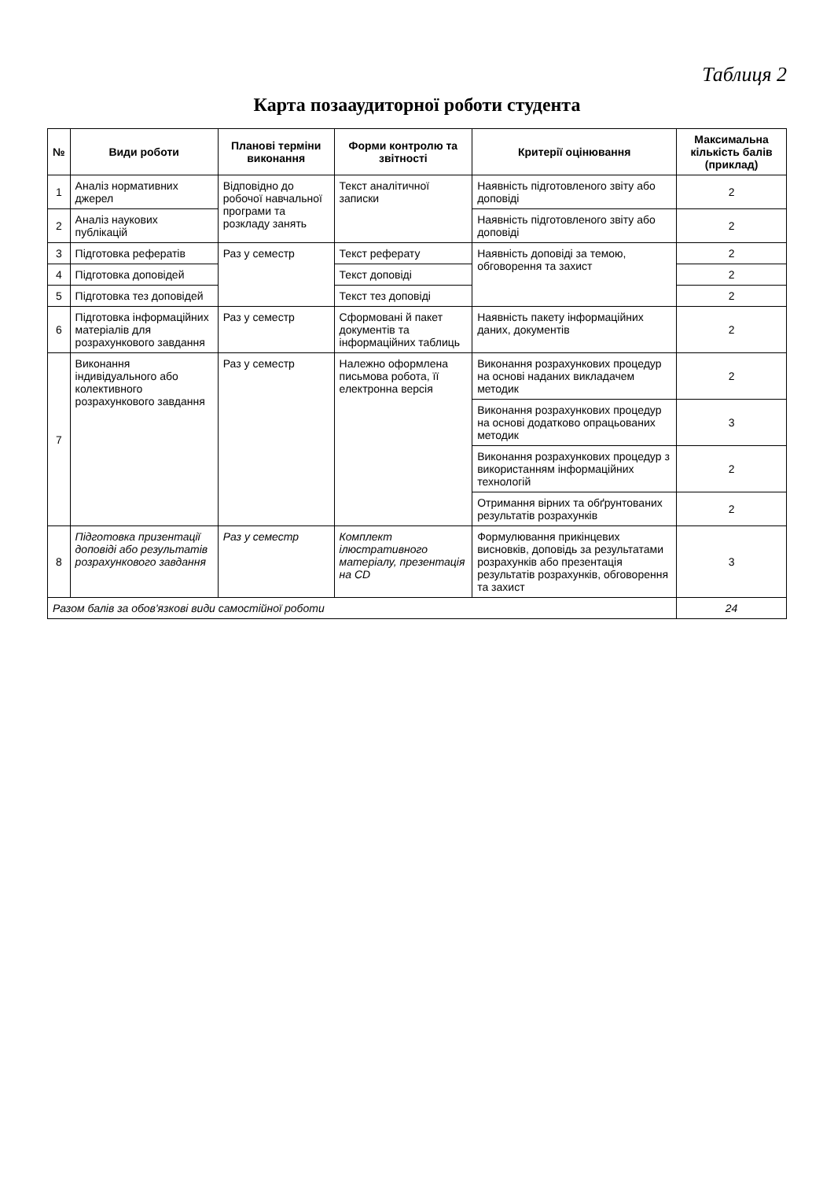Таблиця 2
Карта позааудиторної роботи студента
| № | Види роботи | Планові терміни виконання | Форми контролю та звітності | Критерії оцінювання | Максимальна кількість балів (приклад) |
| --- | --- | --- | --- | --- | --- |
| 1 | Аналіз нормативних джерел | Відповідно до робочої навчальної програми та розкладу занять | Текст аналітичної записки | Наявність підготовленого звіту або доповіді | 2 |
| 2 | Аналіз наукових публікацій | | | Наявність підготовленого звіту або доповіді | 2 |
| 3 | Підготовка рефератів | Раз у семестр | Текст реферату | Наявність доповіді за темою, обговорення та захист | 2 |
| 4 | Підготовка доповідей | | Текст доповіді | | 2 |
| 5 | Підготовка тез доповідей | | Текст тез доповіді | | 2 |
| 6 | Підготовка інформаційних матеріалів для розрахункового завдання | Раз у семестр | Сформовані й пакет документів та інформаційних таблиць | Наявність пакету інформаційних даних, документів | 2 |
| 7 | Виконання індивідуального або колективного розрахункового завдання | Раз у семестр | Належно оформлена письмова робота, її електронна версія | Виконання розрахункових процедур на основі наданих викладачем методик | 2 |
| | | | | Виконання розрахункових процедур на основі додатково опрацьованих методик | 3 |
| | | | | Виконання розрахункових процедур з використанням інформаційних технологій | 2 |
| | | | | Отримання вірних та обґрунтованих результатів розрахунків | 2 |
| 8 | Підготовка призентації доповіді або результатів розрахункового завдання | Раз у семестр | Комплект ілюстративного матеріалу, презентація на CD | Формулювання прикінцевих висновків, доповідь за результатами розрахунків або презентація результатів розрахунків, обговорення та захист | 3 |
| Разом балів за обов'язкові види самостійної роботи | | | | | 24 |